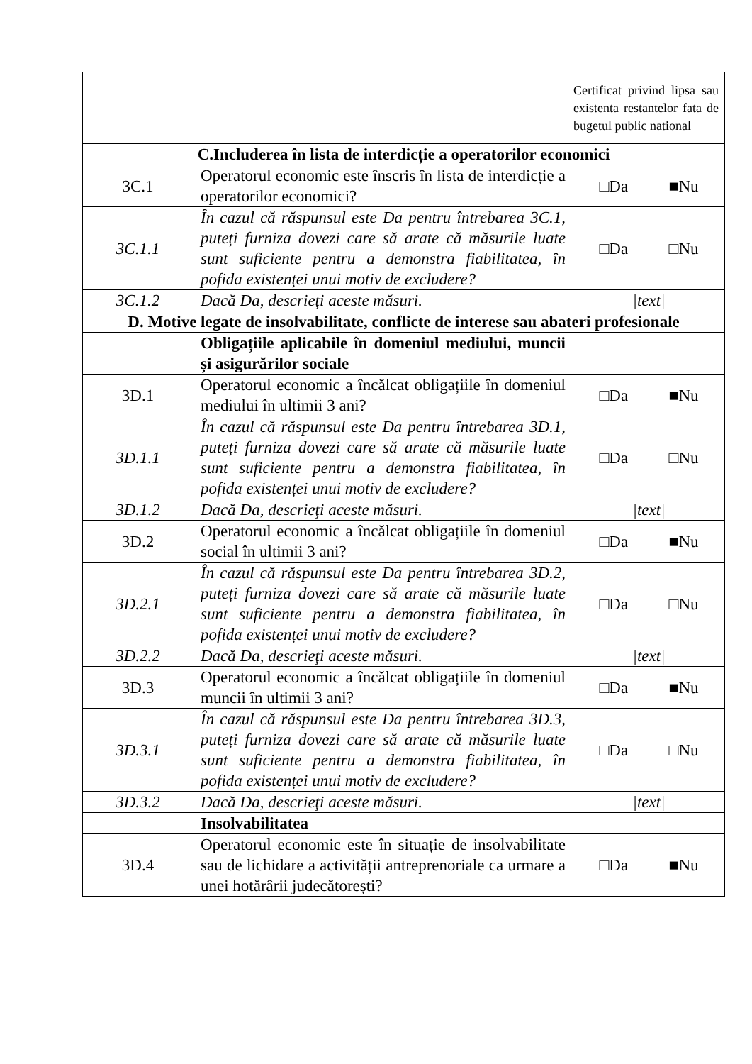| | | Certificat privind lipsa sau existenta restantelor fata de bugetul public national |
| C.Includerea în lista de interdicție a operatorilor economici | | |
| 3C.1 | Operatorul economic este înscris în lista de interdicție a operatorilor economici? | □Da ■Nu |
| 3C.1.1 | În cazul că răspunsul este Da pentru întrebarea 3C.1, puteți furniza dovezi care să arate că măsurile luate sunt suficiente pentru a demonstra fiabilitatea, în pofida existenței unui motiv de excludere? | □Da □Nu |
| 3C.1.2 | Dacă Da, descrieţi aceste măsuri. | /text/ |
| D. Motive legate de insolvabilitate, conflicte de interese sau abateri profesionale | | |
| | Obligațiile aplicabile în domeniul mediului, muncii și asigurărilor sociale | |
| 3D.1 | Operatorul economic a încălcat obligațiile în domeniul mediului în ultimii 3 ani? | □Da ■Nu |
| 3D.1.1 | În cazul că răspunsul este Da pentru întrebarea 3D.1, puteți furniza dovezi care să arate că măsurile luate sunt suficiente pentru a demonstra fiabilitatea, în pofida existenței unui motiv de excludere? | □Da □Nu |
| 3D.1.2 | Dacă Da, descrieţi aceste măsuri. | /text/ |
| 3D.2 | Operatorul economic a încălcat obligațiile în domeniul social în ultimii 3 ani? | □Da ■Nu |
| 3D.2.1 | În cazul că răspunsul este Da pentru întrebarea 3D.2, puteți furniza dovezi care să arate că măsurile luate sunt suficiente pentru a demonstra fiabilitatea, în pofida existenței unui motiv de excludere? | □Da □Nu |
| 3D.2.2 | Dacă Da, descrieţi aceste măsuri. | /text/ |
| 3D.3 | Operatorul economic a încălcat obligațiile în domeniul muncii în ultimii 3 ani? | □Da ■Nu |
| 3D.3.1 | În cazul că răspunsul este Da pentru întrebarea 3D.3, puteți furniza dovezi care să arate că măsurile luate sunt suficiente pentru a demonstra fiabilitatea, în pofida existenței unui motiv de excludere? | □Da □Nu |
| 3D.3.2 | Dacă Da, descrieţi aceste măsuri. | /text/ |
| | Insolvabilitatea | |
| 3D.4 | Operatorul economic este în situație de insolvabilitate sau de lichidare a activității antreprenoriale ca urmare a unei hotărârii judecătorești? | □Da ■Nu |